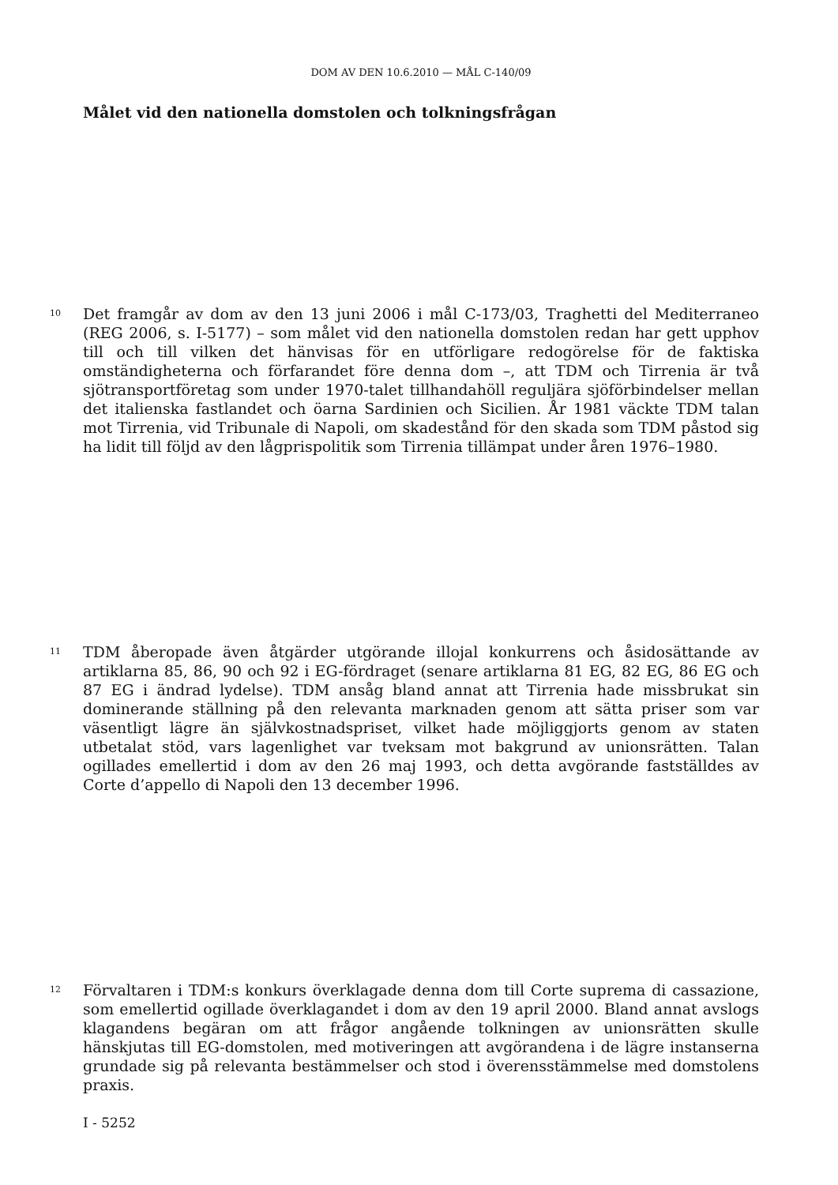DOM AV DEN 10.6.2010 — MÅL C-140/09
Målet vid den nationella domstolen och tolkningsfrågan
10
Det framgår av dom av den 13 juni 2006 i mål C-173/03, Traghetti del Mediterraneo (REG 2006, s. I-5177) – som målet vid den nationella domstolen redan har gett upphov till och till vilken det hänvisas för en utförligare redogörelse för de faktiska omständigheterna och förfarandet före denna dom –, att TDM och Tirrenia är två sjötransportföretag som under 1970-talet tillhandahöll reguljära sjöförbindelser mellan det italienska fastlandet och öarna Sardinien och Sicilien. År 1981 väckte TDM talan mot Tirrenia, vid Tribunale di Napoli, om skadestånd för den skada som TDM påstod sig ha lidit till följd av den lågprispolitik som Tirrenia tillämpat under åren 1976–1980.
11
TDM åberopade även åtgärder utgörande illojal konkurrens och åsidosättande av artiklarna 85, 86, 90 och 92 i EG-fördraget (senare artiklarna 81 EG, 82 EG, 86 EG och 87 EG i ändrad lydelse). TDM ansåg bland annat att Tirrenia hade missbrukat sin dominerande ställning på den relevanta marknaden genom att sätta priser som var väsentligt lägre än självkostnadspriset, vilket hade möjliggjorts genom av staten utbetalat stöd, vars lagenlighet var tveksam mot bakgrund av unionsrätten. Talan ogillades emellertid i dom av den 26 maj 1993, och detta avgörande fastställdes av Corte d’appello di Napoli den 13 december 1996.
12
Förvaltaren i TDM:s konkurs överklagade denna dom till Corte suprema di cassazione, som emellertid ogillade överklagandet i dom av den 19 april 2000. Bland annat avslogs klagandens begäran om att frågor angående tolkningen av unionsrätten skulle hänskjutas till EG-domstolen, med motiveringen att avgörandena i de lägre instanserna grundade sig på relevanta bestämmelser och stod i överensstämmelse med domstolens praxis.
I - 5252